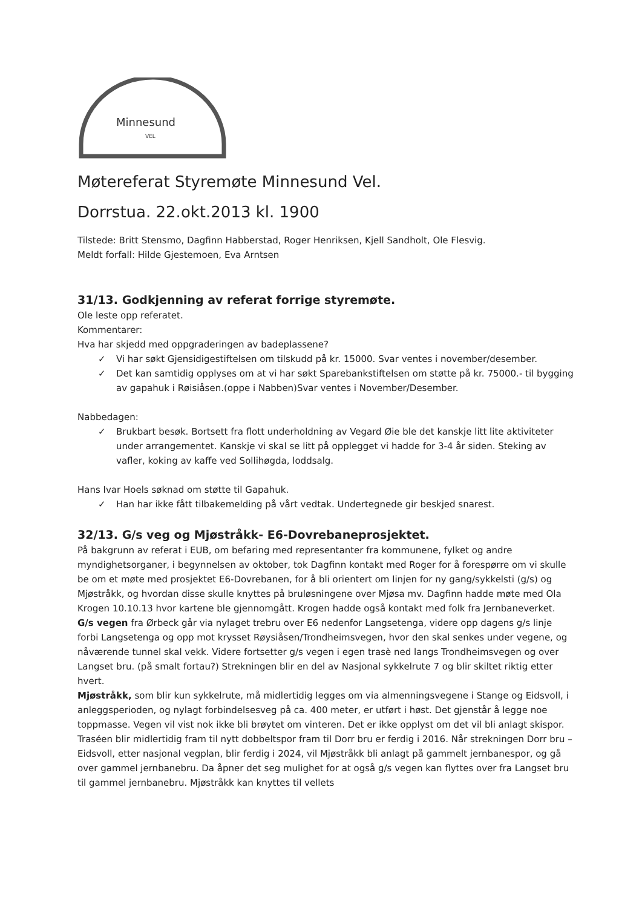Minnesund
VEL
Møtereferat Styremøte Minnesund Vel.
Dorrstua. 22.okt.2013 kl. 1900
Tilstede: Britt Stensmo, Dagfinn Habberstad, Roger Henriksen, Kjell Sandholt, Ole Flesvig.
Meldt forfall: Hilde Gjestemoen, Eva Arntsen
31/13. Godkjenning av referat forrige styremøte.
Ole leste opp referatet.
Kommentarer:
Hva har skjedd med oppgraderingen av badeplassene?
✓ Vi har søkt Gjensidigestiftelsen om tilskudd på kr. 15000. Svar ventes i november/desember.
✓ Det kan samtidig opplyses om at vi har søkt Sparebankstiftelsen om støtte på kr. 75000.- til bygging av gapahuk i Røisiåsen.(oppe i Nabben)Svar ventes i November/Desember.
Nabbedagen:
✓ Brukbart besøk. Bortsett fra flott underholdning av Vegard Øie ble det kanskje litt lite aktiviteter under arrangementet. Kanskje vi skal se litt på opplegget vi hadde for 3-4 år siden. Steking av vafler, koking av kaffe ved Sollihøgda, loddsalg.
Hans Ivar Hoels søknad om støtte til Gapahuk.
✓ Han har ikke fått tilbakemelding på vårt vedtak. Undertegnede gir beskjed snarest.
32/13. G/s veg og Mjøstråkk- E6-Dovrebaneprosjektet.
På bakgrunn av referat i EUB, om befaring med representanter fra kommunene, fylket og andre myndighetsorganer, i begynnelsen av oktober, tok Dagfinn kontakt med Roger for å forespørre om vi skulle be om et møte med prosjektet E6-Dovrebanen, for å bli orientert om linjen for ny gang/sykkelsti (g/s) og Mjøstråkk, og hvordan disse skulle knyttes på bruløsningene over Mjøsa mv. Dagfinn hadde møte med Ola Krogen 10.10.13 hvor kartene ble gjennomgått. Krogen hadde også kontakt med folk fra Jernbaneverket.
G/s vegen fra Ørbeck går via nylaget trebru over E6 nedenfor Langsetenga, videre opp dagens g/s linje forbi Langsetenga og opp mot krysset Røysiåsen/Trondheimsvegen, hvor den skal senkes under vegene, og nåværende tunnel skal vekk. Videre fortsetter g/s vegen i egen trasè ned langs Trondheimsvegen og over Langset bru. (på smalt fortau?) Strekningen blir en del av Nasjonal sykkelrute 7 og blir skiltet riktig etter hvert.
Mjøstråkk, som blir kun sykkelrute, må midlertidig legges om via almenningsvegene i Stange og Eidsvoll, i anleggsperioden, og nylagt forbindelsesveg på ca. 400 meter, er utført i høst. Det gjenstår å legge noe toppmasse. Vegen vil vist nok ikke bli brøytet om vinteren. Det er ikke opplyst om det vil bli anlagt skispor. Traséen blir midlertidig fram til nytt dobbeltspor fram til Dorr bru er ferdig i 2016. Når strekningen Dorr bru – Eidsvoll, etter nasjonal vegplan, blir ferdig i 2024, vil Mjøstråkk bli anlagt på gammelt jernbanespor, og gå over gammel jernbanebru. Da åpner det seg mulighet for at også g/s vegen kan flyttes over fra Langset bru til gammel jernbanebru. Mjøstråkk kan knyttes til vellets